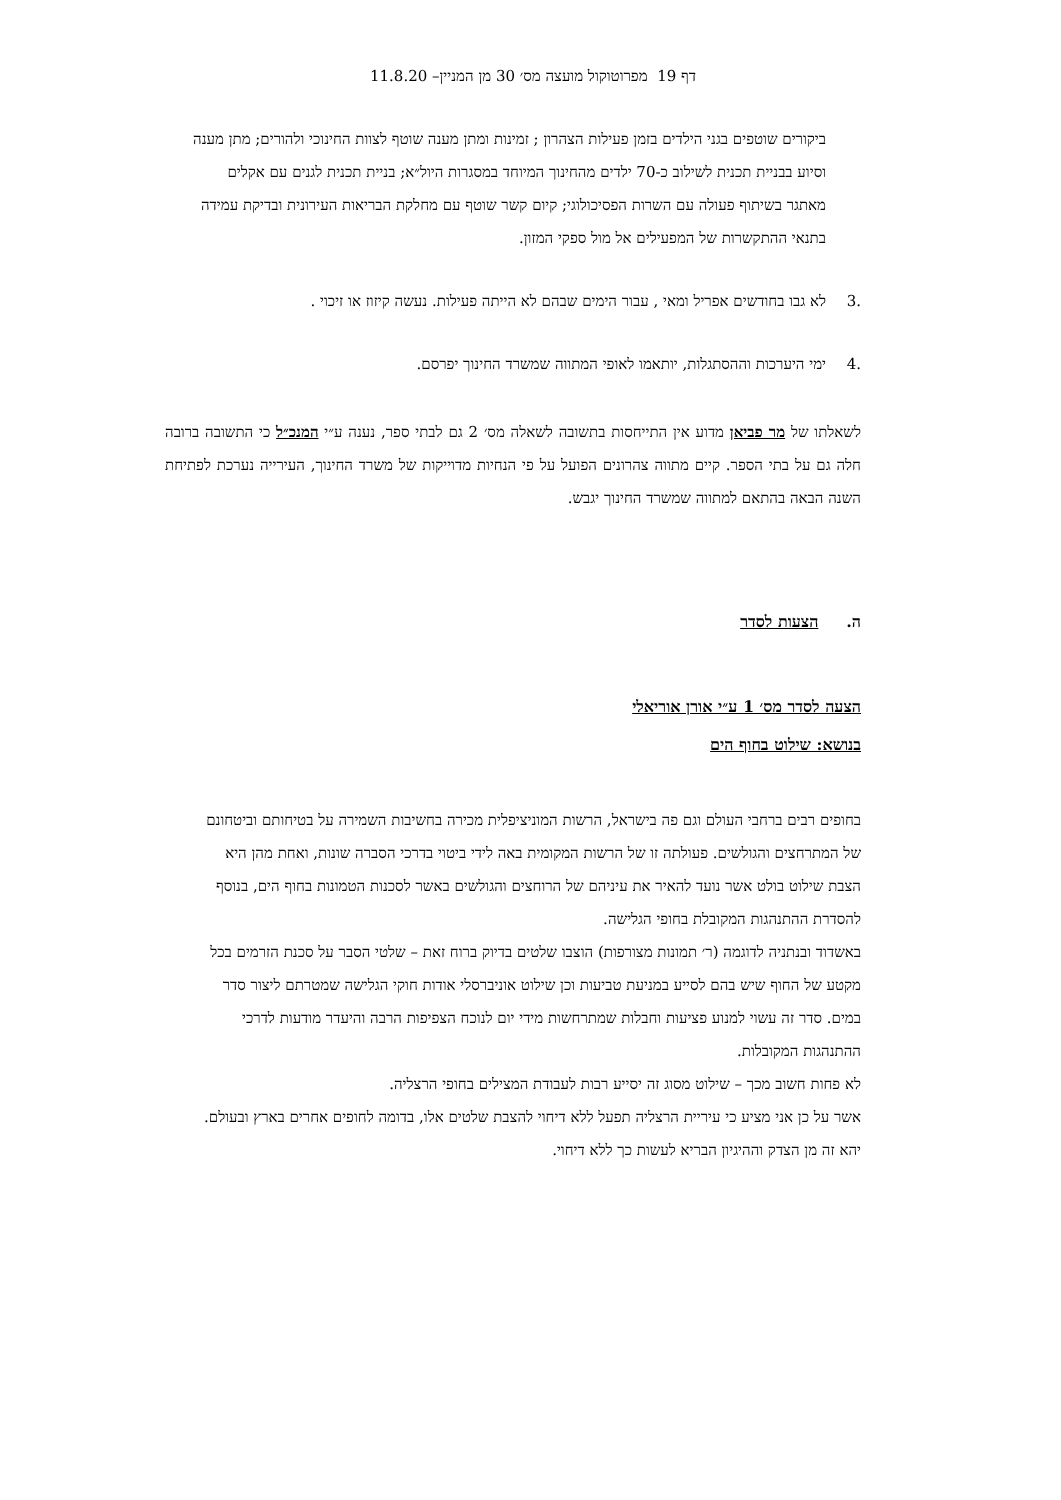דף 19 מפרוטוקול מועצה מס׳ 30 מן המניין– 11.8.20
ביקורים שוטפים בגני הילדים בזמן פעילות הצהרון ; זמינות ומתן מענה שוטף לצוות החינוכי ולהורים; מתן מענה וסיוע בבניית תכנית לשילוב כ-70 ילדים מהחינוך המיוחד במסגרות היול״א; בניית תכנית לגנים עם אקלים מאתגר בשיתוף פעולה עם השרות הפסיכולוגי; קיום קשר שוטף עם מחלקת הבריאות העירונית ובדיקת עמידה בתנאי ההתקשרות של המפעילים אל מול ספקי המזון.
.3 לא גבו בחודשים אפריל ומאי , עבור הימים שבהם לא הייתה פעילות. נעשה קיזוז או זיכוי .
.4 ימי היערכות וההסתגלות, יותאמו לאופי המתווה שמשרד החינוך יפרסם.
לשאלתו של מר פביאן מדוע אין התייחסות בתשובה לשאלה מס׳ 2 גם לבתי ספר, נענה ע״י המנכ״ל כי התשובה ברובה חלה גם על בתי הספר. קיים מתווה צהרונים הפועל על פי הנחיות מדוייקות של משרד החינוך, העירייה נערכת לפתיחת השנה הבאה בהתאם למתווה שמשרד החינוך יגבש.
ה. הצעות לסדר
הצעה לסדר מס׳ 1 ע״י אורן אוריאלי
בנושא: שילוט בחוף הים
בחופים רבים ברחבי העולם וגם פה בישראל, הרשות המוניציפלית מכירה בחשיבות השמירה על בטיחותם וביטחונם של המתרחצים והגולשים. פעולתה זו של הרשות המקומית באה לידי ביטוי בדרכי הסברה שונות, ואחת מהן היא הצבת שילוט בולט אשר נועד להאיר את עיניהם של הרוחצים והגולשים באשר לסכנות הטמונות בחוף הים, בנוסף להסדרת ההתנהגות המקובלת בחופי הגלישה.
באשדוד ובנתניה לדוגמה (ר׳ תמונות מצורפות) הוצבו שלטים בדיוק ברוח זאת – שלטי הסבר על סכנת הזרמים בכל מקטע של החוף שיש בהם לסייע במניעת טביעות וכן שילוט אוניברסלי אודות חוקי הגלישה שמטרתם ליצור סדר במים. סדר זה עשוי למנוע פציעות וחבלות שמתרחשות מידי יום לנוכח הצפיפות הרבה והיעדר מודעות לדרכי ההתנהגות המקובלות.
לא פחות חשוב מכך – שילוט מסוג זה יסייע רבות לעבודת המצילים בחופי הרצליה.
אשר על כן אני מציע כי עיריית הרצליה תפעל ללא דיחוי להצבת שלטים אלו, בדומה לחופים אחרים בארץ ובעולם. יהא זה מן הצדק וההיגיון הבריא לעשות כך ללא דיחוי.